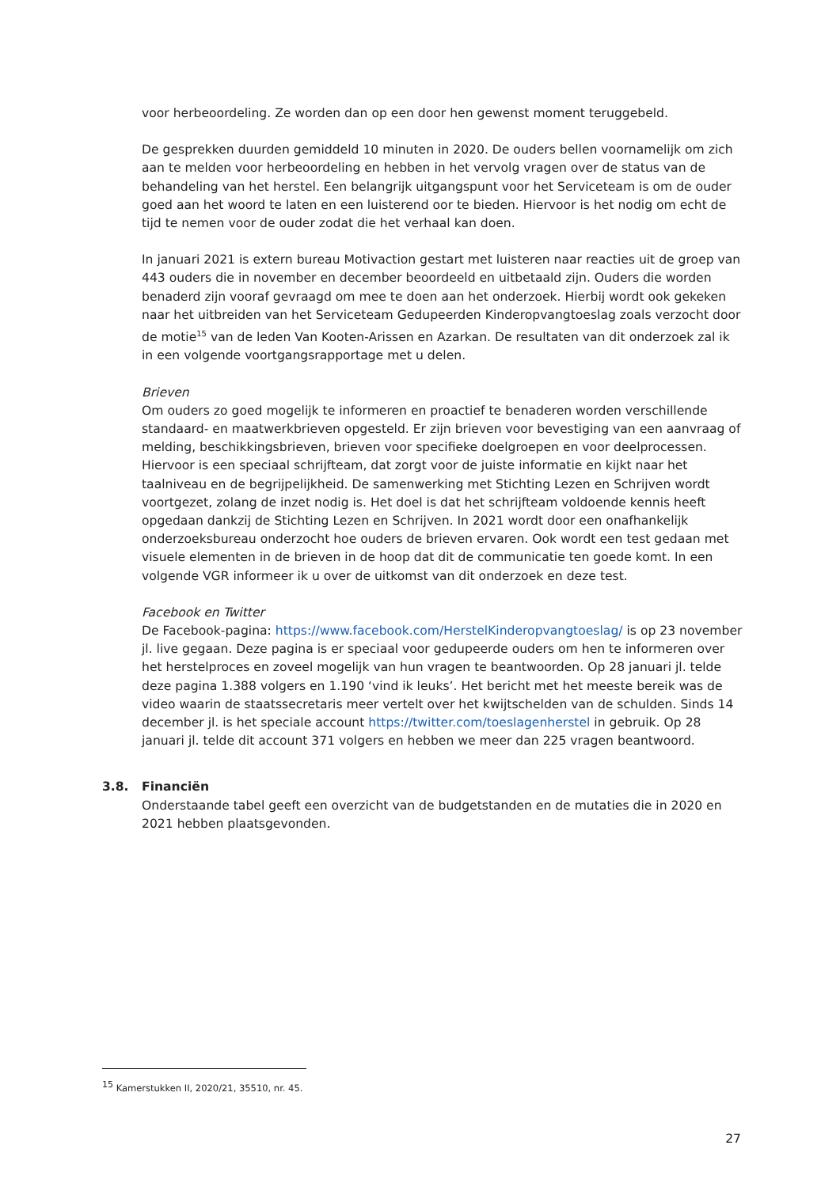voor herbeoordeling. Ze worden dan op een door hen gewenst moment teruggebeld.
De gesprekken duurden gemiddeld 10 minuten in 2020. De ouders bellen voornamelijk om zich aan te melden voor herbeoordeling en hebben in het vervolg vragen over de status van de behandeling van het herstel. Een belangrijk uitgangspunt voor het Serviceteam is om de ouder goed aan het woord te laten en een luisterend oor te bieden. Hiervoor is het nodig om echt de tijd te nemen voor de ouder zodat die het verhaal kan doen.
In januari 2021 is extern bureau Motivaction gestart met luisteren naar reacties uit de groep van 443 ouders die in november en december beoordeeld en uitbetaald zijn. Ouders die worden benaderd zijn vooraf gevraagd om mee te doen aan het onderzoek. Hierbij wordt ook gekeken naar het uitbreiden van het Serviceteam Gedupeerden Kinderopvangtoeslag zoals verzocht door de motie<sup>15</sup> van de leden Van Kooten-Arissen en Azarkan. De resultaten van dit onderzoek zal ik in een volgende voortgangsrapportage met u delen.
Brieven
Om ouders zo goed mogelijk te informeren en proactief te benaderen worden verschillende standaard- en maatwerkbrieven opgesteld. Er zijn brieven voor bevestiging van een aanvraag of melding, beschikkingsbrieven, brieven voor specifieke doelgroepen en voor deelprocessen. Hiervoor is een speciaal schrijfteam, dat zorgt voor de juiste informatie en kijkt naar het taalniveau en de begrijpelijkheid. De samenwerking met Stichting Lezen en Schrijven wordt voortgezet, zolang de inzet nodig is. Het doel is dat het schrijfteam voldoende kennis heeft opgedaan dankzij de Stichting Lezen en Schrijven. In 2021 wordt door een onafhankelijk onderzoeksbureau onderzocht hoe ouders de brieven ervaren. Ook wordt een test gedaan met visuele elementen in de brieven in de hoop dat dit de communicatie ten goede komt. In een volgende VGR informeer ik u over de uitkomst van dit onderzoek en deze test.
Facebook en Twitter
De Facebook-pagina: https://www.facebook.com/HerstelKinderopvangtoeslag/ is op 23 november jl. live gegaan. Deze pagina is er speciaal voor gedupeerde ouders om hen te informeren over het herstelproces en zoveel mogelijk van hun vragen te beantwoorden. Op 28 januari jl. telde deze pagina 1.388 volgers en 1.190 ‘vind ik leuks’. Het bericht met het meeste bereik was de video waarin de staatssecretaris meer vertelt over het kwijtschelden van de schulden. Sinds 14 december jl. is het speciale account https://twitter.com/toeslagenherstel in gebruik. Op 28 januari jl. telde dit account 371 volgers en hebben we meer dan 225 vragen beantwoord.
3.8. Financiën
Onderstaande tabel geeft een overzicht van de budgetstanden en de mutaties die in 2020 en 2021 hebben plaatsgevonden.
<sup>15</sup> Kamerstukken II, 2020/21, 35510, nr. 45.
27